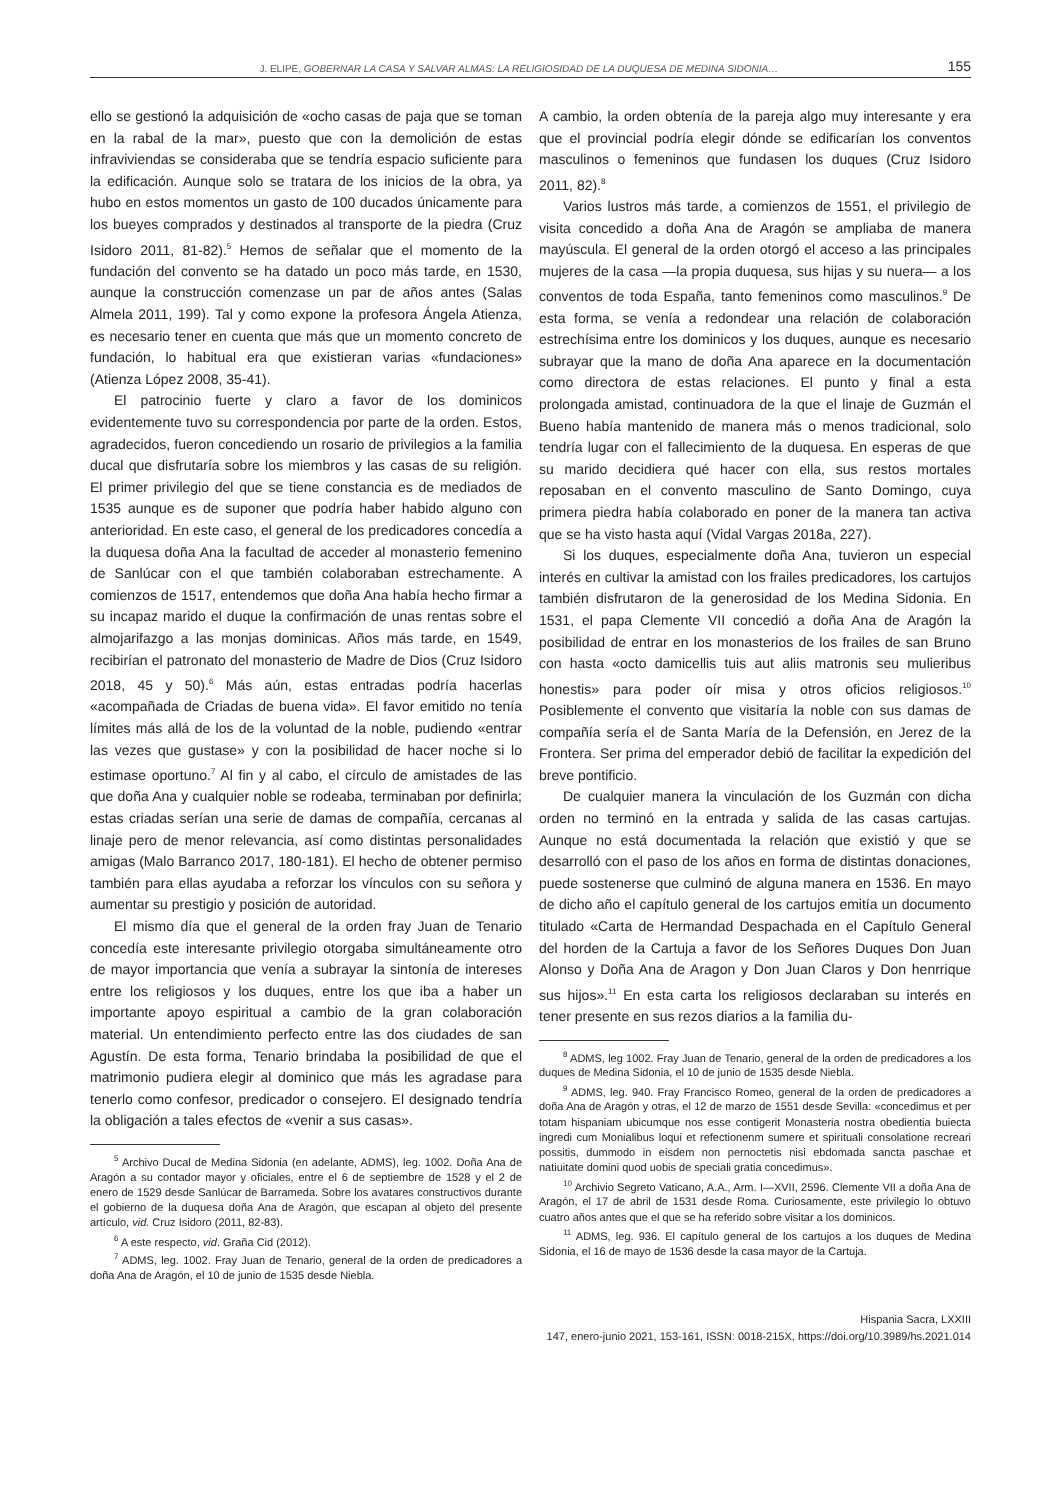J. ELIPE, GOBERNAR LA CASA Y SALVAR ALMAS: LA RELIGIOSIDAD DE LA DUQUESA DE MEDINA SIDONIA… 155
ello se gestionó la adquisición de «ocho casas de paja que se toman en la rabal de la mar», puesto que con la demolición de estas infraviviendas se consideraba que se tendría espacio suficiente para la edificación. Aunque solo se tratara de los inicios de la obra, ya hubo en estos momentos un gasto de 100 ducados únicamente para los bueyes comprados y destinados al transporte de la piedra (Cruz Isidoro 2011, 81-82).<sup>5</sup> Hemos de señalar que el momento de la fundación del convento se ha datado un poco más tarde, en 1530, aunque la construcción comenzase un par de años antes (Salas Almela 2011, 199). Tal y como expone la profesora Ángela Atienza, es necesario tener en cuenta que más que un momento concreto de fundación, lo habitual era que existieran varias «fundaciones» (Atienza López 2008, 35-41).
El patrocinio fuerte y claro a favor de los dominicos evidentemente tuvo su correspondencia por parte de la orden. Estos, agradecidos, fueron concediendo un rosario de privilegios a la familia ducal que disfrutaría sobre los miembros y las casas de su religión. El primer privilegio del que se tiene constancia es de mediados de 1535 aunque es de suponer que podría haber habido alguno con anterioridad. En este caso, el general de los predicadores concedía a la duquesa doña Ana la facultad de acceder al monasterio femenino de Sanlúcar con el que también colaboraban estrechamente. A comienzos de 1517, entendemos que doña Ana había hecho firmar a su incapaz marido el duque la confirmación de unas rentas sobre el almojarifazgo a las monjas dominicas. Años más tarde, en 1549, recibirían el patronato del monasterio de Madre de Dios (Cruz Isidoro 2018, 45 y 50).<sup>6</sup> Más aún, estas entradas podría hacerlas «acompañada de Criadas de buena vida». El favor emitido no tenía límites más allá de los de la voluntad de la noble, pudiendo «entrar las vezes que gustase» y con la posibilidad de hacer noche si lo estimase oportuno.<sup>7</sup> Al fin y al cabo, el círculo de amistades de las que doña Ana y cualquier noble se rodeaba, terminaban por definirla; estas criadas serían una serie de damas de compañía, cercanas al linaje pero de menor relevancia, así como distintas personalidades amigas (Malo Barranco 2017, 180-181). El hecho de obtener permiso también para ellas ayudaba a reforzar los vínculos con su señora y aumentar su prestigio y posición de autoridad.
El mismo día que el general de la orden fray Juan de Tenario concedía este interesante privilegio otorgaba simultáneamente otro de mayor importancia que venía a subrayar la sintonía de intereses entre los religiosos y los duques, entre los que iba a haber un importante apoyo espiritual a cambio de la gran colaboración material. Un entendimiento perfecto entre las dos ciudades de san Agustín. De esta forma, Tenario brindaba la posibilidad de que el matrimonio pudiera elegir al dominico que más les agradase para tenerlo como confesor, predicador o consejero. El designado tendría la obligación a tales efectos de «venir a sus casas».
<sup>5</sup> Archivo Ducal de Medina Sidonia (en adelante, ADMS), leg. 1002. Doña Ana de Aragón a su contador mayor y oficiales, entre el 6 de septiembre de 1528 y el 2 de enero de 1529 desde Sanlúcar de Barrameda. Sobre los avatares constructivos durante el gobierno de la duquesa doña Ana de Aragón, que escapan al objeto del presente artículo, vid. Cruz Isidoro (2011, 82-83).
<sup>6</sup> A este respecto, vid. Graña Cid (2012).
<sup>7</sup> ADMS, leg. 1002. Fray Juan de Tenario, general de la orden de predicadores a doña Ana de Aragón, el 10 de junio de 1535 desde Niebla.
A cambio, la orden obtenía de la pareja algo muy interesante y era que el provincial podría elegir dónde se edificarían los conventos masculinos o femeninos que fundasen los duques (Cruz Isidoro 2011, 82).<sup>8</sup>
Varios lustros más tarde, a comienzos de 1551, el privilegio de visita concedido a doña Ana de Aragón se ampliaba de manera mayúscula. El general de la orden otorgó el acceso a las principales mujeres de la casa —la propia duquesa, sus hijas y su nuera— a los conventos de toda España, tanto femeninos como masculinos.<sup>9</sup> De esta forma, se venía a redondear una relación de colaboración estrechísima entre los dominicos y los duques, aunque es necesario subrayar que la mano de doña Ana aparece en la documentación como directora de estas relaciones. El punto y final a esta prolongada amistad, continuadora de la que el linaje de Guzmán el Bueno había mantenido de manera más o menos tradicional, solo tendría lugar con el fallecimiento de la duquesa. En esperas de que su marido decidiera qué hacer con ella, sus restos mortales reposaban en el convento masculino de Santo Domingo, cuya primera piedra había colaborado en poner de la manera tan activa que se ha visto hasta aquí (Vidal Vargas 2018a, 227).
Si los duques, especialmente doña Ana, tuvieron un especial interés en cultivar la amistad con los frailes predicadores, los cartujos también disfrutaron de la generosidad de los Medina Sidonia. En 1531, el papa Clemente VII concedió a doña Ana de Aragón la posibilidad de entrar en los monasterios de los frailes de san Bruno con hasta «octo damicellis tuis aut aliis matronis seu mulieribus honestis» para poder oír misa y otros oficios religiosos.<sup>10</sup> Posiblemente el convento que visitaría la noble con sus damas de compañía sería el de Santa María de la Defensión, en Jerez de la Frontera. Ser prima del emperador debió de facilitar la expedición del breve pontificio.
De cualquier manera la vinculación de los Guzmán con dicha orden no terminó en la entrada y salida de las casas cartujas. Aunque no está documentada la relación que existió y que se desarrolló con el paso de los años en forma de distintas donaciones, puede sostenerse que culminó de alguna manera en 1536. En mayo de dicho año el capítulo general de los cartujos emitía un documento titulado «Carta de Hermandad Despachada en el Capítulo General del horden de la Cartuja a favor de los Señores Duques Don Juan Alonso y Doña Ana de Aragon y Don Juan Claros y Don henrrique sus hijos».<sup>11</sup> En esta carta los religiosos declaraban su interés en tener presente en sus rezos diarios a la familia du-
<sup>8</sup> ADMS, leg 1002. Fray Juan de Tenario, general de la orden de predicadores a los duques de Medina Sidonia, el 10 de junio de 1535 desde Niebla.
<sup>9</sup> ADMS, leg. 940. Fray Francisco Romeo, general de la orden de predicadores a doña Ana de Aragón y otras, el 12 de marzo de 1551 desde Sevilla: «concedimus et per totam hispaniam ubicumque nos esse contigerit Monasteria nostra obedientia buiecta ingredi cum Monialibus loqui et refectionenm sumere et spirituali consolatione recreari possitis, dummodo in eisdem non pernoctetis nisi ebdomada sancta paschae et natiuitate domini quod uobis de speciali gratia concedimus».
<sup>10</sup> Archivio Segreto Vaticano, A.A., Arm. I—XVII, 2596. Clemente VII a doña Ana de Aragón, el 17 de abril de 1531 desde Roma. Curiosamente, este privilegio lo obtuvo cuatro años antes que el que se ha referido sobre visitar a los dominicos.
<sup>11</sup> ADMS, leg. 936. El capítulo general de los cartujos a los duques de Medina Sidonia, el 16 de mayo de 1536 desde la casa mayor de la Cartuja.
Hispania Sacra, LXXIII
147, enero-junio 2021, 153-161, ISSN: 0018-215X, https://doi.org/10.3989/hs.2021.014